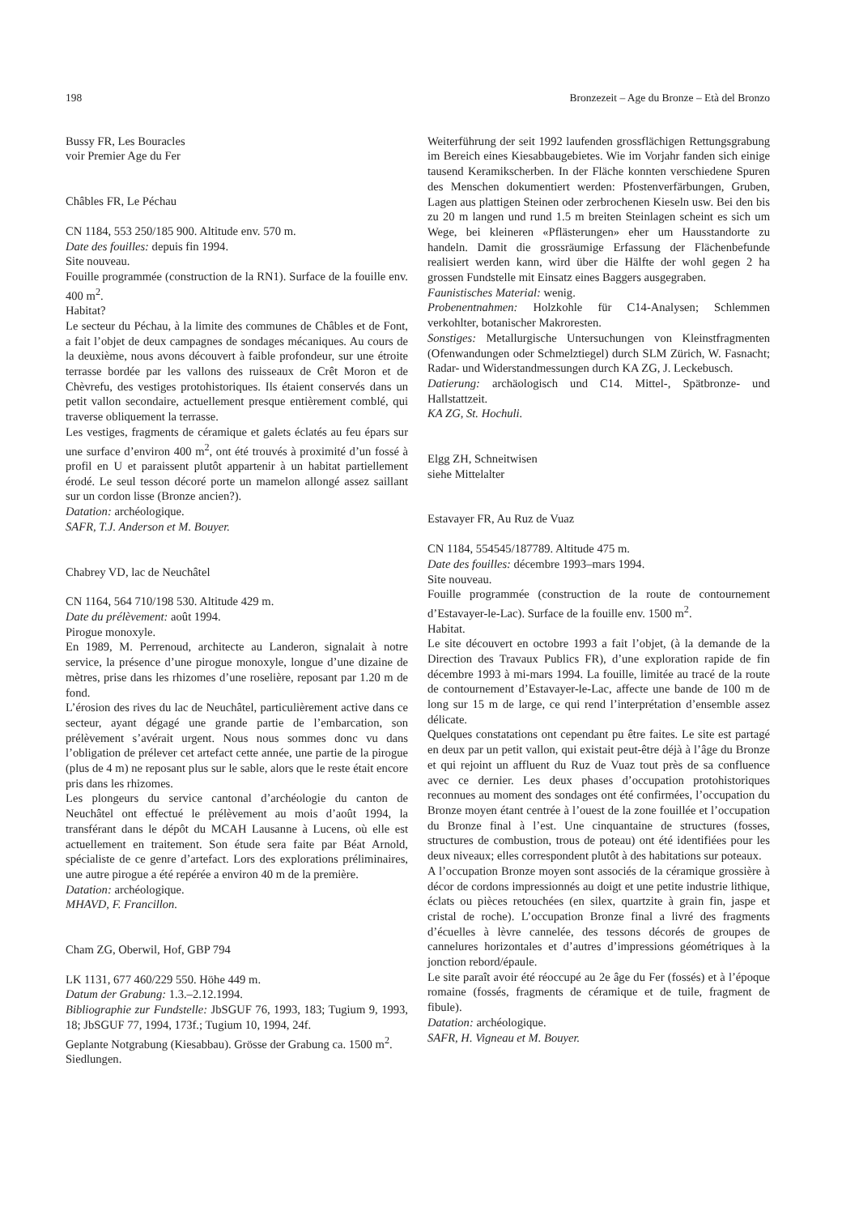198 Bronzezeit – Age du Bronze – Età del Bronzo
Bussy FR, Les Bouracles
voir Premier Age du Fer
Châbles FR, Le Péchau
CN 1184, 553 250/185 900. Altitude env. 570 m.
Date des fouilles: depuis fin 1994.
Site nouveau.
Fouille programmée (construction de la RN1). Surface de la fouille env. 400 m<sup>2</sup>.
Habitat?
Le secteur du Péchau, à la limite des communes de Châbles et de Font, a fait l’objet de deux campagnes de sondages mécaniques. Au cours de la deuxième, nous avons découvert à faible profondeur, sur une étroite terrasse bordée par les vallons des ruisseaux de Crêt Moron et de Chèvrefu, des vestiges protohistoriques. Ils étaient conservés dans un petit vallon secondaire, actuellement presque entièrement comblé, qui traverse obliquement la terrasse.
Les vestiges, fragments de céramique et galets éclatés au feu épars sur une surface d’environ 400 m<sup>2</sup>, ont été trouvés à proximité d’un fossé à profil en U et paraissent plutôt appartenir à un habitat partiellement érodé. Le seul tesson décoré porte un mamelon allongé assez saillant sur un cordon lisse (Bronze ancien?).
Datation: archéologique.
SAFR, T.J. Anderson et M. Bouyer.
Chabrey VD, lac de Neuchâtel
CN 1164, 564 710/198 530. Altitude 429 m.
Date du prélèvement: août 1994.
Pirogue monoxyle.
En 1989, M. Perrenoud, architecte au Landeron, signalait à notre service, la présence d’une pirogue monoxyle, longue d’une dizaine de mètres, prise dans les rhizomes d’une roselière, reposant par 1.20 m de fond.
L’érosion des rives du lac de Neuchâtel, particulièrement active dans ce secteur, ayant dégagé une grande partie de l’embarcation, son prélèvement s’avérait urgent. Nous nous sommes donc vu dans l’obligation de prélever cet artefact cette année, une partie de la pirogue (plus de 4 m) ne reposant plus sur le sable, alors que le reste était encore pris dans les rhizomes.
Les plongeurs du service cantonal d’archéologie du canton de Neuchâtel ont effectué le prélèvement au mois d’août 1994, la transférant dans le dépôt du MCAH Lausanne à Lucens, où elle est actuellement en traitement. Son étude sera faite par Béat Arnold, spécialiste de ce genre d’artefact. Lors des explorations préliminaires, une autre pirogue a été repérée a environ 40 m de la première.
Datation: archéologique.
MHAVD, F. Francillon.
Cham ZG, Oberwil, Hof, GBP 794
LK 1131, 677 460/229 550. Höhe 449 m.
Datum der Grabung: 1.3.–2.12.1994.
Bibliographie zur Fundstelle: JbSGUF 76, 1993, 183; Tugium 9, 1993, 18; JbSGUF 77, 1994, 173f.; Tugium 10, 1994, 24f.
Geplante Notgrabung (Kiesabbau). Grösse der Grabung ca. 1500 m<sup>2</sup>.
Siedlungen.
Weiterführung der seit 1992 laufenden grossflächigen Rettungsgrabung im Bereich eines Kiesabbaugebietes. Wie im Vorjahr fanden sich einige tausend Keramikscherben. In der Fläche konnten verschiedene Spuren des Menschen dokumentiert werden: Pfostenverfärbungen, Gruben, Lagen aus plattigen Steinen oder zerbrochenen Kieseln usw. Bei den bis zu 20 m langen und rund 1.5 m breiten Steinlagen scheint es sich um Wege, bei kleineren «Pflästerungen» eher um Hausstandorte zu handeln. Damit die grossräumige Erfassung der Flächenbefunde realisiert werden kann, wird über die Hälfte der wohl gegen 2 ha grossen Fundstelle mit Einsatz eines Baggers ausgegraben.
Faunistisches Material: wenig.
Probenentnahmen: Holzkohle für C14-Analysen; Schlemmen verkohlter, botanischer Makroresten.
Sonstiges: Metallurgische Untersuchungen von Kleinstfragmenten (Ofenwandungen oder Schmelztiegel) durch SLM Zürich, W. Fasnacht; Radar- und Widerstandmessungen durch KA ZG, J. Leckebusch.
Datierung: archäologisch und C14. Mittel-, Spätbronze- und Hallstattzeit.
KA ZG, St. Hochuli.
Elgg ZH, Schneitwisen
siehe Mittelalter
Estavayer FR, Au Ruz de Vuaz
CN 1184, 554545/187789. Altitude 475 m.
Date des fouilles: décembre 1993–mars 1994.
Site nouveau.
Fouille programmée (construction de la route de contournement d’Estavayer-le-Lac). Surface de la fouille env. 1500 m<sup>2</sup>.
Habitat.
Le site découvert en octobre 1993 a fait l’objet, (à la demande de la Direction des Travaux Publics FR), d’une exploration rapide de fin décembre 1993 à mi-mars 1994. La fouille, limitée au tracé de la route de contournement d’Estavayer-le-Lac, affecte une bande de 100 m de long sur 15 m de large, ce qui rend l’interprétation d’ensemble assez délicate.
Quelques constatations ont cependant pu être faites. Le site est partagé en deux par un petit vallon, qui existait peut-être déjà à l’âge du Bronze et qui rejoint un affluent du Ruz de Vuaz tout près de sa confluence avec ce dernier. Les deux phases d’occupation protohistoriques reconnues au moment des sondages ont été confirmées, l’occupation du Bronze moyen étant centrée à l’ouest de la zone fouillée et l’occupation du Bronze final à l’est. Une cinquantaine de structures (fosses, structures de combustion, trous de poteau) ont été identifiées pour les deux niveaux; elles correspondent plutôt à des habitations sur poteaux.
A l’occupation Bronze moyen sont associés de la céramique grossière à décor de cordons impressionnés au doigt et une petite industrie lithique, éclats ou pièces retouchées (en silex, quartzite à grain fin, jaspe et cristal de roche). L’occupation Bronze final a livré des fragments d’écuelles à lèvre cannelée, des tessons décorés de groupes de cannelures horizontales et d’autres d’impressions géométriques à la jonction rebord/épaule.
Le site paraît avoir été réoccupé au 2e âge du Fer (fossés) et à l’époque romaine (fossés, fragments de céramique et de tuile, fragment de fibule).
Datation: archéologique.
SAFR, H. Vigneau et M. Bouyer.